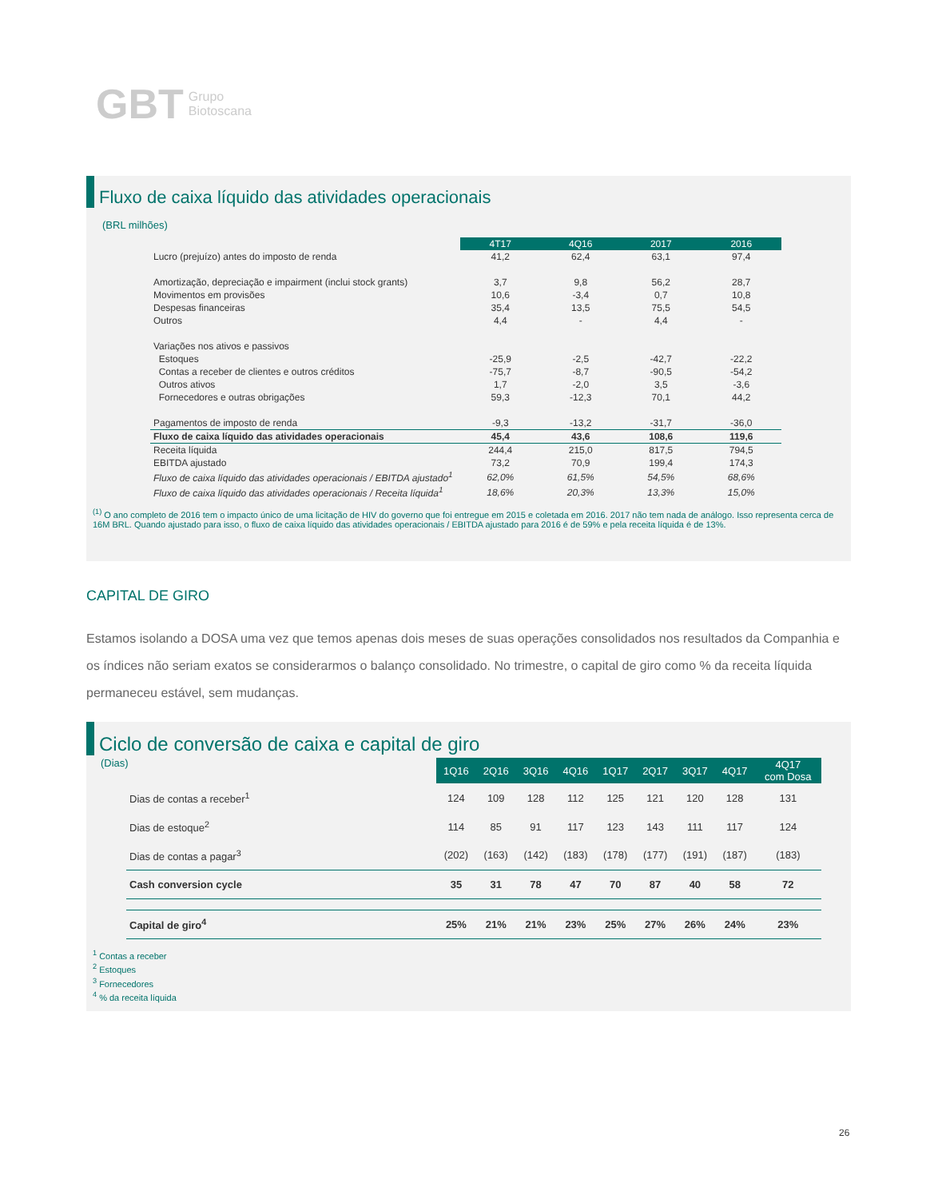GBT Grupo
Biotoscana
Fluxo de caixa líquido das atividades operacionais
(BRL milhões)
| | 4T17 | 4Q16 | 2017 | 2016 |
| --- | --- | --- | --- | --- |
| Lucro (prejuízo) antes do imposto de renda | 41,2 | 62,4 | 63,1 | 97,4 |
| Amortização, depreciação e impairment (inclui stock grants) | 3,7 | 9,8 | 56,2 | 28,7 |
| Movimentos em provisões | 10,6 | -3,4 | 0,7 | 10,8 |
| Despesas financeiras | 35,4 | 13,5 | 75,5 | 54,5 |
| Outros | 4,4 | - | 4,4 | - |
| Variações nos ativos e passivos | | | | |
| Estoques | -25,9 | -2,5 | -42,7 | -22,2 |
| Contas a receber de clientes e outros créditos | -75,7 | -8,7 | -90,5 | -54,2 |
| Outros ativos | 1,7 | -2,0 | 3,5 | -3,6 |
| Fornecedores e outras obrigações | 59,3 | -12,3 | 70,1 | 44,2 |
| Pagamentos de imposto de renda | -9,3 | -13,2 | -31,7 | -36,0 |
| Fluxo de caixa líquido das atividades operacionais | 45,4 | 43,6 | 108,6 | 119,6 |
| Receita líquida | 244,4 | 215,0 | 817,5 | 794,5 |
| EBITDA ajustado | 73,2 | 70,9 | 199,4 | 174,3 |
| Fluxo de caixa líquido das atividades operacionais / EBITDA ajustado<sup>1</sup> | 62,0% | 61,5% | 54,5% | 68,6% |
| Fluxo de caixa líquido das atividades operacionais / Receita líquida<sup>1</sup> | 18,6% | 20,3% | 13,3% | 15,0% |
<sup>(1)</sup> O ano completo de 2016 tem o impacto único de uma licitação de HIV do governo que foi entregue em 2015 e coletada em 2016. 2017 não tem nada de análogo. Isso representa cerca de 16M BRL. Quando ajustado para isso, o fluxo de caixa líquido das atividades operacionais / EBITDA ajustado para 2016 é de 59% e pela receita líquida é de 13%.
CAPITAL DE GIRO
Estamos isolando a DOSA uma vez que temos apenas dois meses de suas operações consolidados nos resultados da Companhia e os índices não seriam exatos se considerarmos o balanço consolidado. No trimestre, o capital de giro como % da receita líquida permaneceu estável, sem mudanças.
Ciclo de conversão de caixa e capital de giro
(Dias)
| | 1Q16 | 2Q16 | 3Q16 | 4Q16 | 1Q17 | 2Q17 | 3Q17 | 4Q17 | 4Q17 com Dosa |
| --- | --- | --- | --- | --- | --- | --- | --- | --- | --- |
| Dias de contas a receber<sup>1</sup> | 124 | 109 | 128 | 112 | 125 | 121 | 120 | 128 | 131 |
| Dias de estoque<sup>2</sup> | 114 | 85 | 91 | 117 | 123 | 143 | 111 | 117 | 124 |
| Dias de contas a pagar<sup>3</sup> | (202) | (163) | (142) | (183) | (178) | (177) | (191) | (187) | (183) |
| Cash conversion cycle | 35 | 31 | 78 | 47 | 70 | 87 | 40 | 58 | 72 |
| Capital de giro<sup>4</sup> | 25% | 21% | 21% | 23% | 25% | 27% | 26% | 24% | 23% |
<sup>1</sup> Contas a receber
<sup>2</sup> Estoques
<sup>3</sup> Fornecedores
<sup>4</sup> % da receita líquida
26